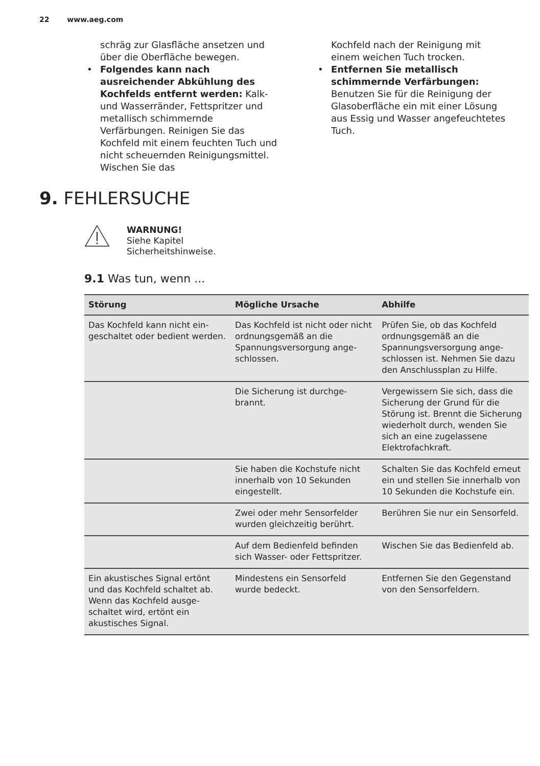22 www.aeg.com
schräg zur Glasfläche ansetzen und über die Oberfläche bewegen.
• Folgendes kann nach ausreichender Abkühlung des Kochfelds entfernt werden: Kalk- und Wasserränder, Fettspritzer und metallisch schimmernde Verfärbungen. Reinigen Sie das Kochfeld mit einem feuchten Tuch und nicht scheuernden Reinigungsmittel. Wischen Sie das
Kochfeld nach der Reinigung mit einem weichen Tuch trocken.
• Entfernen Sie metallisch schimmernde Verfärbungen: Benutzen Sie für die Reinigung der Glasoberfläche ein mit einer Lösung aus Essig und Wasser angefeuchtetes Tuch.
9. FEHLERSUCHE
WARNUNG!
Siehe Kapitel
Sicherheitshinweise.
9.1 Was tun, wenn ...
| Störung | Mögliche Ursache | Abhilfe |
| --- | --- | --- |
| Das Kochfeld kann nicht ein­geschaltet oder bedient wer­den. | Das Kochfeld ist nicht oder nicht ordnungsgemäß an die Spannungsversorgung ange­schlossen. | Prüfen Sie, ob das Kochfeld ordnungsgemäß an die Spannungsversorgung ange­schlossen ist. Nehmen Sie dazu den Anschlussplan zu Hilfe. |
| | Die Sicherung ist durchge­brannt. | Vergewissern Sie sich, dass die Sicherung der Grund für die Störung ist. Brennt die Sicherung wiederholt durch, wenden Sie sich an eine zu­gelassene Elektrofachkraft. |
| | Sie haben die Kochstufe nicht innerhalb von 10 Se­kunden eingestellt. | Schalten Sie das Kochfeld erneut ein und stellen Sie in­nerhalb von 10 Sekunden die Kochstufe ein. |
| | Zwei oder mehr Sensorfelder wurden gleichzeitig berührt. | Berühren Sie nur ein Sensor­feld. |
| | Auf dem Bedienfeld befin­den sich Wasser- oder Fett­spritzer. | Wischen Sie das Bedienfeld ab. |
| Ein akustisches Signal ertönt und das Kochfeld schaltet ab. Wenn das Kochfeld ausge­schaltet wird, ertönt ein akustisches Signal. | Mindestens ein Sensorfeld wurde bedeckt. | Entfernen Sie den Gegen­stand von den Sensorfel­dern. |